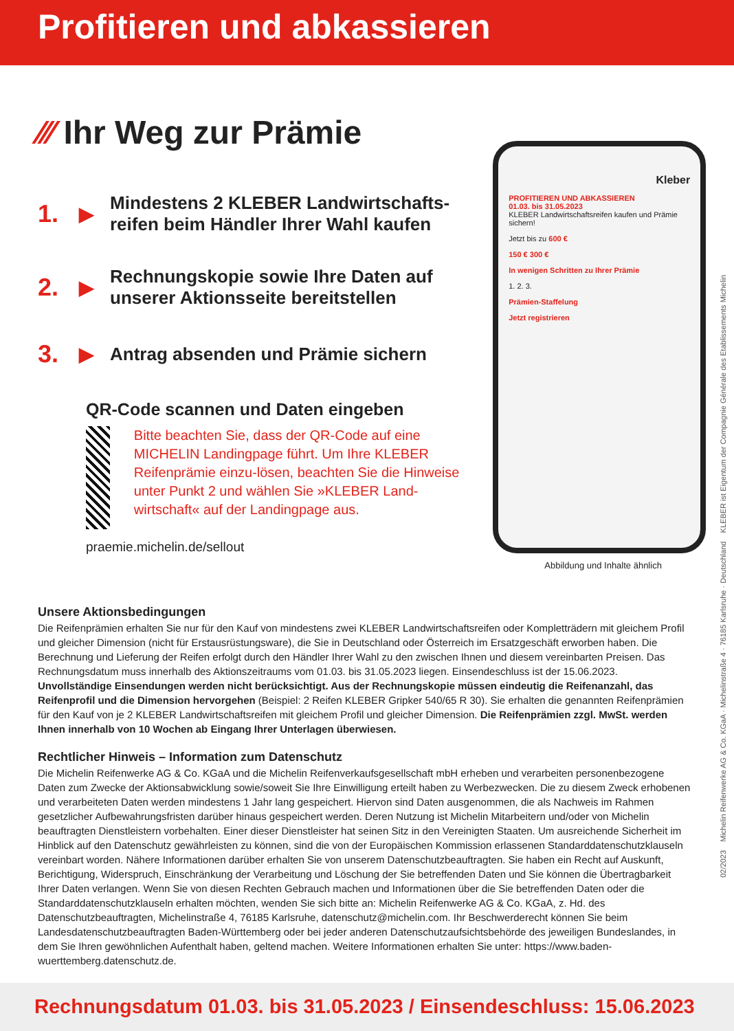Profitieren und abkassieren
⁄⁄⁄ Ihr Weg zur Prämie
1. ▶ Mindestens 2 KLEBER Landwirtschafts-
reifen beim Händler Ihrer Wahl kaufen
2. ▶ Rechnungskopie sowie Ihre Daten auf
unserer Aktionsseite bereitstellen
3. ▶ Antrag absenden und Prämie sichern
QR-Code scannen und Daten eingeben
Bitte beachten Sie, dass der QR-Code auf eine MICHELIN Landingpage führt. Um Ihre KLEBER Reifenprämie einzu-lösen, beachten Sie die Hinweise unter Punkt 2 und wählen Sie »KLEBER Land-wirtschaft« auf der Landingpage aus.
praemie.michelin.de/sellout
Kleber
PROFITIEREN UND ABKASSIEREN
01.03. bis 31.05.2023
KLEBER Landwirtschaftsreifen kaufen und Prämie sichern!
Jetzt bis zu 600 €
150 € 300 €
In wenigen Schritten zu Ihrer Prämie
1. 2. 3.
Prämien-Staffelung
Jetzt registrieren
Abbildung und Inhalte ähnlich
Unsere Aktionsbedingungen
Die Reifenprämien erhalten Sie nur für den Kauf von mindestens zwei KLEBER Landwirtschaftsreifen oder Kompletträdern mit gleichem Profil und gleicher Dimension (nicht für Erstausrüstungsware), die Sie in Deutschland oder Österreich im Ersatzgeschäft erworben haben. Die Berechnung und Lieferung der Reifen erfolgt durch den Händler Ihrer Wahl zu den zwischen Ihnen und diesem vereinbarten Preisen. Das Rechnungsdatum muss innerhalb des Aktionszeitraums vom 01.03. bis 31.05.2023 liegen. Einsendeschluss ist der 15.06.2023. Unvollständige Einsendungen werden nicht berücksichtigt. Aus der Rechnungskopie müssen eindeutig die Reifenanzahl, das Reifenprofil und die Dimension hervorgehen (Beispiel: 2 Reifen KLEBER Gripker 540/65 R 30). Sie erhalten die genannten Reifenprämien für den Kauf von je 2 KLEBER Landwirtschaftsreifen mit gleichem Profil und gleicher Dimension. Die Reifenprämien zzgl. MwSt. werden Ihnen innerhalb von 10 Wochen ab Eingang Ihrer Unterlagen überwiesen.
Rechtlicher Hinweis – Information zum Datenschutz
Die Michelin Reifenwerke AG & Co. KGaA und die Michelin Reifenverkaufsgesellschaft mbH erheben und verarbeiten personenbezogene Daten zum Zwecke der Aktionsabwicklung sowie/soweit Sie Ihre Einwilligung erteilt haben zu Werbezwecken. Die zu diesem Zweck erhobenen und verarbeiteten Daten werden mindestens 1 Jahr lang gespeichert. Hiervon sind Daten ausgenommen, die als Nachweis im Rahmen gesetzlicher Aufbewahrungsfristen darüber hinaus gespeichert werden. Deren Nutzung ist Michelin Mitarbeitern und/oder von Michelin beauftragten Dienstleistern vorbehalten. Einer dieser Dienstleister hat seinen Sitz in den Vereinigten Staaten. Um ausreichende Sicherheit im Hinblick auf den Datenschutz gewährleisten zu können, sind die von der Europäischen Kommission erlassenen Standarddatenschutzklauseln vereinbart worden. Nähere Informationen darüber erhalten Sie von unserem Datenschutzbeauftragten. Sie haben ein Recht auf Auskunft, Berichtigung, Widerspruch, Einschränkung der Verarbeitung und Löschung der Sie betreffenden Daten und Sie können die Übertragbarkeit Ihrer Daten verlangen. Wenn Sie von diesen Rechten Gebrauch machen und Informationen über die Sie betreffenden Daten oder die Standarddatenschutzklauseln erhalten möchten, wenden Sie sich bitte an: Michelin Reifenwerke AG & Co. KGaA, z. Hd. des Datenschutzbeauftragten, Michelinstraße 4, 76185 Karlsruhe, datenschutz@michelin.com. Ihr Beschwerderecht können Sie beim Landesdatenschutzbeauftragten Baden-Württemberg oder bei jeder anderen Datenschutzaufsichtsbehörde des jeweiligen Bundeslandes, in dem Sie Ihren gewöhnlichen Aufenthalt haben, geltend machen. Weitere Informationen erhalten Sie unter: https://www.baden-wuerttemberg.datenschutz.de.
02/2023 Michelin Reifenwerke AG & Co. KGaA · Michelinstraße 4 · 76185 Karlsruhe · Deutschland KLEBER ist Eigentum der Compagnie Générale des Etablissements Michelin
Rechnungsdatum 01.03. bis 31.05.2023 / Einsendeschluss: 15.06.2023